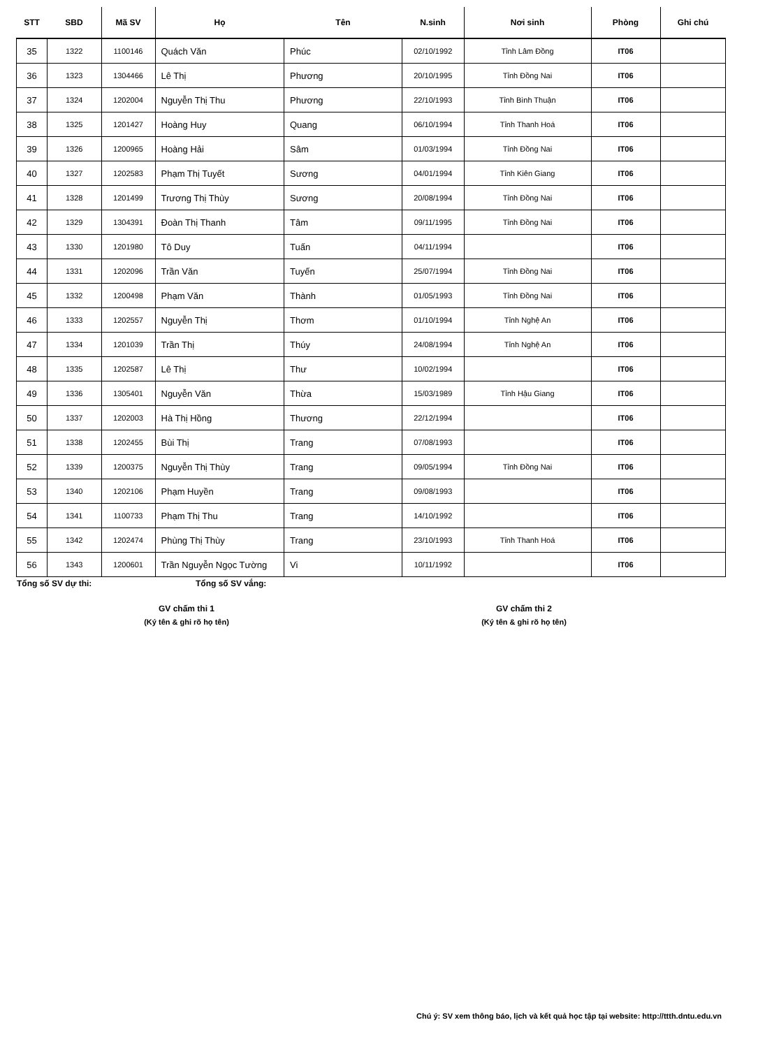| STT | SBD | Mã SV | Họ | Tên | N.sinh | Nơi sinh | Phòng | Ghi chú |
| --- | --- | --- | --- | --- | --- | --- | --- | --- |
| 35 | 1322 | 1100146 | Quách Văn | Phúc | 02/10/1992 | Tỉnh Lâm Đồng | IT06 | |
| 36 | 1323 | 1304466 | Lê Thị | Phương | 20/10/1995 | Tỉnh Đồng Nai | IT06 | |
| 37 | 1324 | 1202004 | Nguyễn Thị Thu | Phương | 22/10/1993 | Tỉnh Bình Thuận | IT06 | |
| 38 | 1325 | 1201427 | Hoàng Huy | Quang | 06/10/1994 | Tỉnh Thanh Hoá | IT06 | |
| 39 | 1326 | 1200965 | Hoàng Hải | Sâm | 01/03/1994 | Tỉnh Đồng Nai | IT06 | |
| 40 | 1327 | 1202583 | Phạm Thị Tuyết | Sương | 04/01/1994 | Tỉnh Kiên Giang | IT06 | |
| 41 | 1328 | 1201499 | Trương Thị Thùy | Sương | 20/08/1994 | Tỉnh Đồng Nai | IT06 | |
| 42 | 1329 | 1304391 | Đoàn Thị Thanh | Tâm | 09/11/1995 | Tỉnh Đồng Nai | IT06 | |
| 43 | 1330 | 1201980 | Tô Duy | Tuấn | 04/11/1994 | | IT06 | |
| 44 | 1331 | 1202096 | Trần Văn | Tuyến | 25/07/1994 | Tỉnh Đồng Nai | IT06 | |
| 45 | 1332 | 1200498 | Phạm Văn | Thành | 01/05/1993 | Tỉnh Đồng Nai | IT06 | |
| 46 | 1333 | 1202557 | Nguyễn Thị | Thơm | 01/10/1994 | Tỉnh Nghệ An | IT06 | |
| 47 | 1334 | 1201039 | Trần Thị | Thúy | 24/08/1994 | Tỉnh Nghệ An | IT06 | |
| 48 | 1335 | 1202587 | Lê Thị | Thư | 10/02/1994 | | IT06 | |
| 49 | 1336 | 1305401 | Nguyễn Văn | Thừa | 15/03/1989 | Tỉnh Hậu Giang | IT06 | |
| 50 | 1337 | 1202003 | Hà Thị Hồng | Thương | 22/12/1994 | | IT06 | |
| 51 | 1338 | 1202455 | Bùi Thị | Trang | 07/08/1993 | | IT06 | |
| 52 | 1339 | 1200375 | Nguyễn Thị Thùy | Trang | 09/05/1994 | Tỉnh Đồng Nai | IT06 | |
| 53 | 1340 | 1202106 | Phạm Huyền | Trang | 09/08/1993 | | IT06 | |
| 54 | 1341 | 1100733 | Phạm Thị Thu | Trang | 14/10/1992 | | IT06 | |
| 55 | 1342 | 1202474 | Phùng Thị Thùy | Trang | 23/10/1993 | Tỉnh Thanh Hoá | IT06 | |
| 56 | 1343 | 1200601 | Trần Nguyễn Ngọc Tường | Vi | 10/11/1992 | | IT06 | |
Tổng số SV dự thi: Tổng số SV vắng:
GV chấm thi 1
(Ký tên & ghi rõ họ tên)
GV chấm thi 2
(Ký tên & ghi rõ họ tên)
Chú ý: SV xem thông báo, lịch và kết quả học tập tại website: http://ttth.dntu.edu.vn